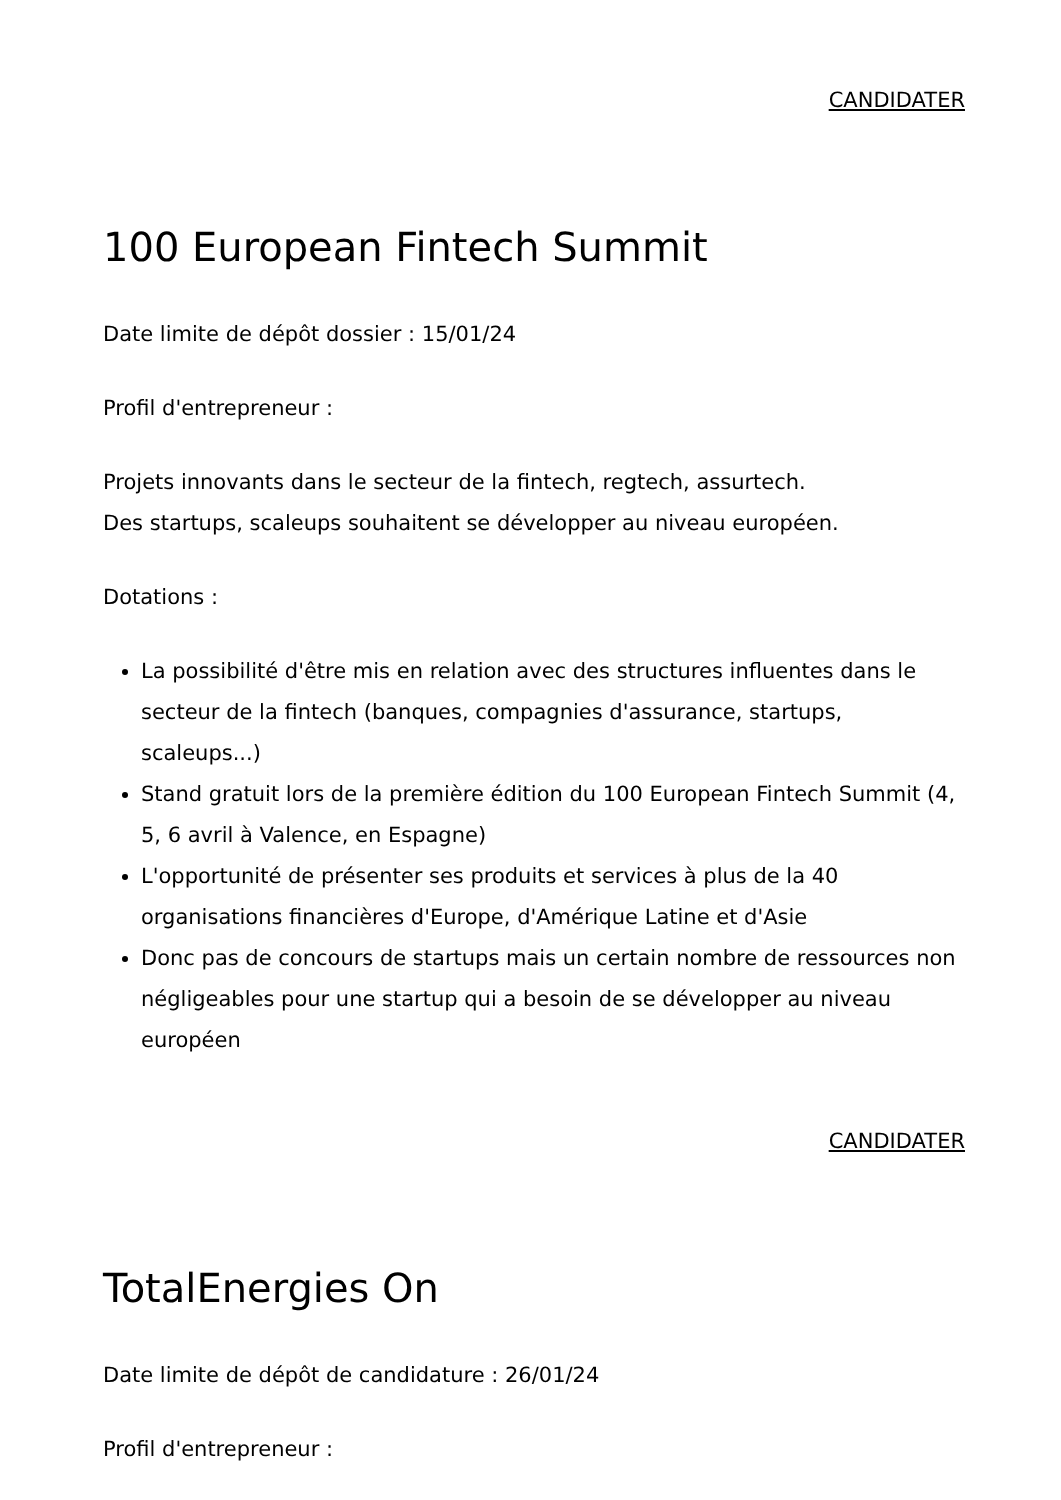CANDIDATER
100 European Fintech Summit
Date limite de dépôt dossier : 15/01/24
Profil d'entrepreneur :
Projets innovants dans le secteur de la fintech, regtech, assurtech.
Des startups, scaleups souhaitent se développer au niveau européen.
Dotations :
La possibilité d'être mis en relation avec des structures influentes dans le secteur de la fintech (banques, compagnies d'assurance, startups, scaleups...)
Stand gratuit lors de la première édition du 100 European Fintech Summit (4, 5, 6 avril à Valence, en Espagne)
L'opportunité de présenter ses produits et services à plus de la 40 organisations financières d'Europe, d'Amérique Latine et d'Asie
Donc pas de concours de startups mais un certain nombre de ressources non négligeables pour une startup qui a besoin de se développer au niveau européen
CANDIDATER
TotalEnergies On
Date limite de dépôt de candidature : 26/01/24
Profil d'entrepreneur :